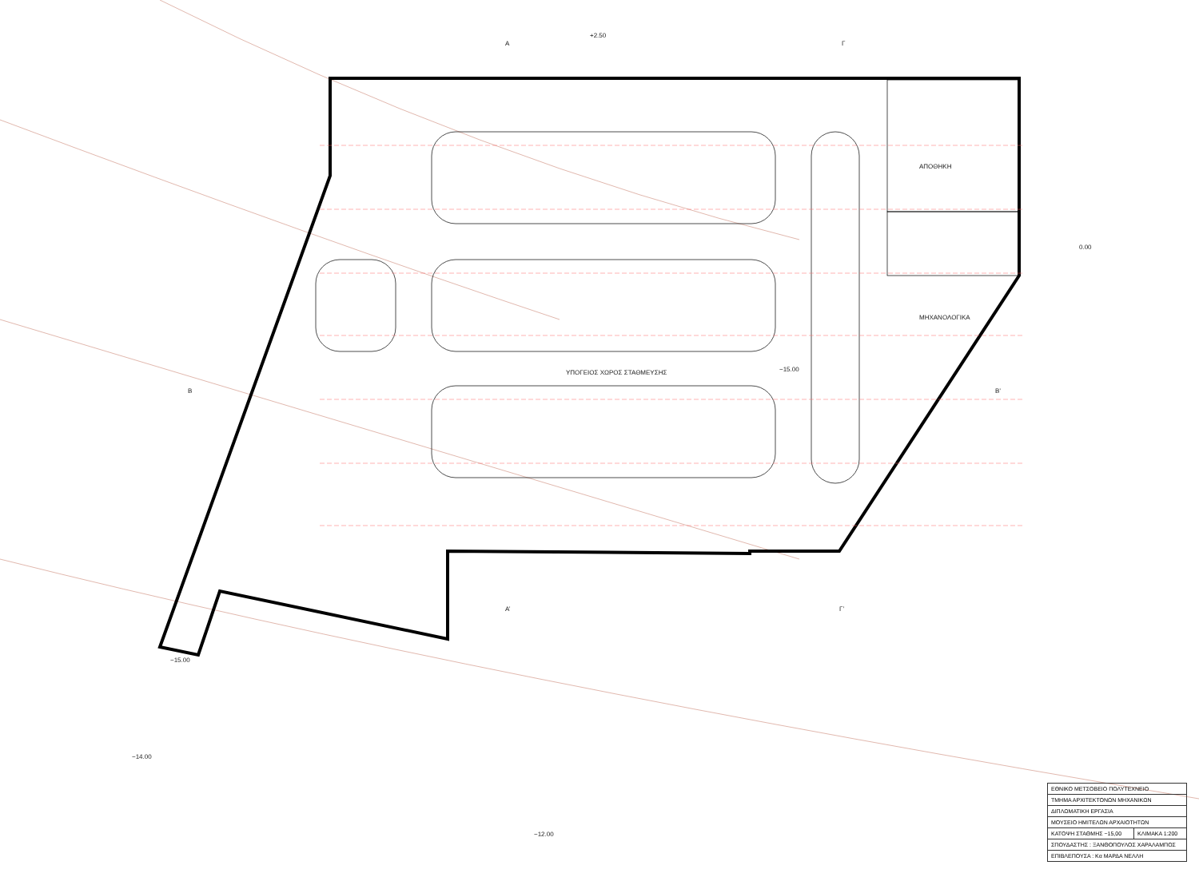+2.50
A Γ
ΑΠΟΘΗΚΗ
0.00
ΜΗΧΑΝΟΛΟΓΙΚΑ
−15.00
ΥΠΟΓΕΙΟΣ ΧΩΡΟΣ ΣΤΑΘΜΕΥΣΗΣ
B B’
A’ Γ’
−15.00
−14.00
−12.00
| ΕΘΝΙΚΟ ΜΕΤΣΟΒΕΙΟ ΠΟΛΥΤΕΧΝΕΙΟ | |
| ΤΜΗΜΑ ΑΡΧΙΤΕΚΤΟΝΩΝ ΜΗΧΑΝΙΚΩΝ | |
| ΔΙΠΛΩΜΑΤΙΚΗ ΕΡΓΑΣΙΑ | |
| ΜΟΥΣΕΙΟ ΗΜΙΤΕΛΩΝ ΑΡΧΑΙΟΤΗΤΩΝ | |
| ΚΑΤΟΨΗ ΣΤΑΘΜΗΣ −15,00 | ΚΛΙΜΑΚΑ 1:200 |
| ΣΠΟΥΔΑΣΤΗΣ : ΞΑΝΘΟΠΟΥΛΟΣ ΧΑΡΑΛΑΜΠΟΣ | |
| ΕΠΙΒΛΕΠΟΥΣΑ : Κα ΜΑΡΔΑ ΝΕΛΛΗ | |